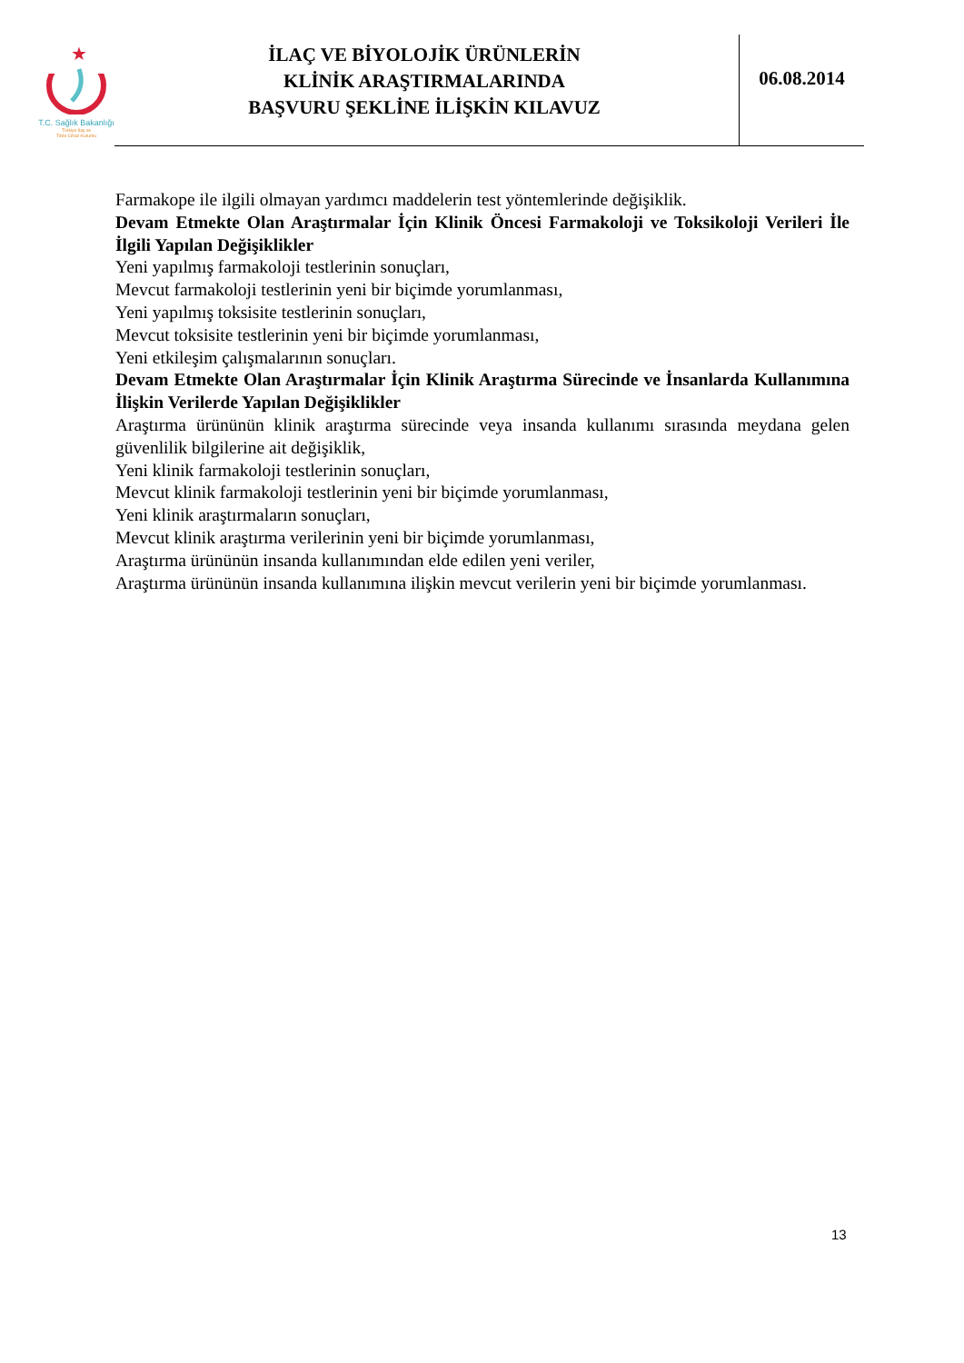★
T.C. Sağlık Bakanlığı
Türkiye İlaç ve
Tıbbi Cihaz Kurumu
İLAÇ VE BİYOLOJİK ÜRÜNLERİN
KLİNİK ARAŞTIRMALARINDA
BAŞVURU ŞEKLİNE İLİŞKİN KILAVUZ
06.08.2014
Farmakope ile ilgili olmayan yardımcı maddelerin test yöntemlerinde değişiklik.
Devam Etmekte Olan Araştırmalar İçin Klinik Öncesi Farmakoloji ve Toksikoloji Verileri İle İlgili Yapılan Değişiklikler
Yeni yapılmış farmakoloji testlerinin sonuçları,
Mevcut farmakoloji testlerinin yeni bir biçimde yorumlanması,
Yeni yapılmış toksisite testlerinin sonuçları,
Mevcut toksisite testlerinin yeni bir biçimde yorumlanması,
Yeni etkileşim çalışmalarının sonuçları.
Devam Etmekte Olan Araştırmalar İçin Klinik Araştırma Sürecinde ve İnsanlarda Kullanımına İlişkin Verilerde Yapılan Değişiklikler
Araştırma ürününün klinik araştırma sürecinde veya insanda kullanımı sırasında meydana gelen güvenlilik bilgilerine ait değişiklik,
Yeni klinik farmakoloji testlerinin sonuçları,
Mevcut klinik farmakoloji testlerinin yeni bir biçimde yorumlanması,
Yeni klinik araştırmaların sonuçları,
Mevcut klinik araştırma verilerinin yeni bir biçimde yorumlanması,
Araştırma ürününün insanda kullanımından elde edilen yeni veriler,
Araştırma ürününün insanda kullanımına ilişkin mevcut verilerin yeni bir biçimde yorumlanması.
13